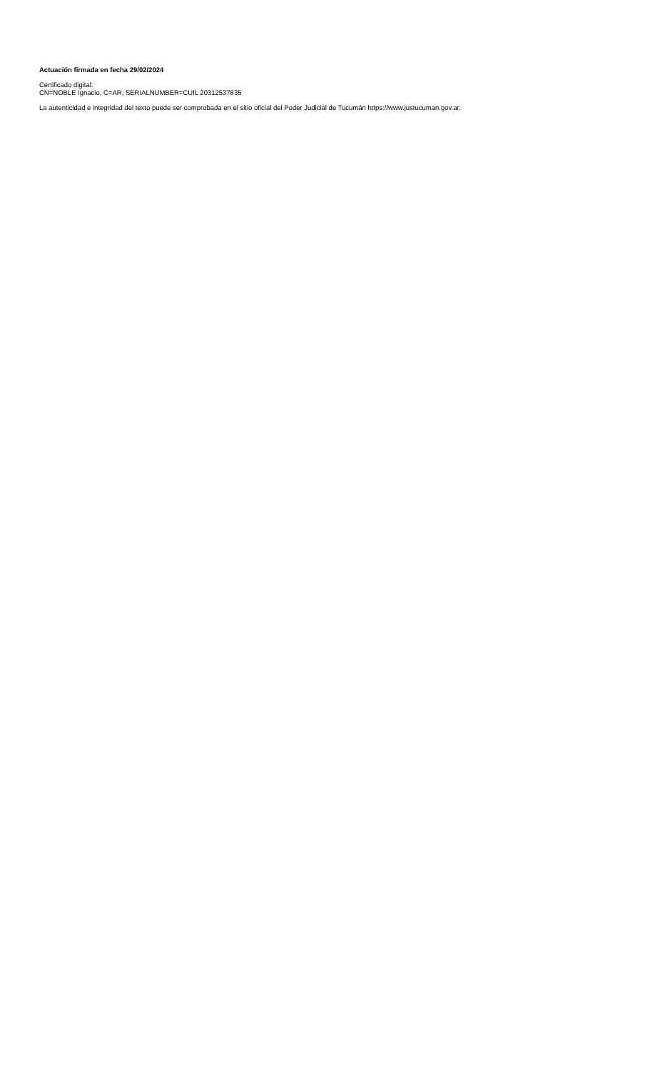Actuación firmada en fecha 29/02/2024
Certificado digital:
CN=NOBLE Ignacio, C=AR, SERIALNUMBER=CUIL 20312537835
La autenticidad e integridad del texto puede ser comprobada en el sitio oficial del Poder Judicial de Tucumán https://www.justucuman.gov.ar.